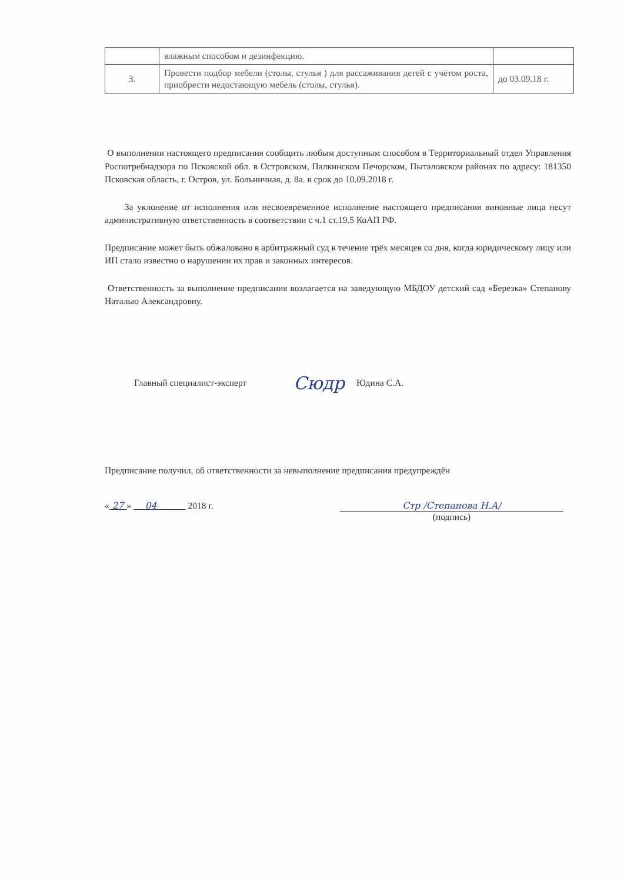| | влажным способом и дезинфекцию. | |
| 3. | Провести подбор мебели (столы, стулья ) для рассаживания детей с учётом роста, приобрести недостающую мебель (столы, стулья). | до 03.09.18 г. |
О выполнении настоящего предписания сообщить любым доступным способом в Территориальный отдел Управления Роспотребнадзора по Псковской обл. в Островском, Палкинском Печорском, Пыталовском районах по адресу: 181350 Псковская область, г. Остров, ул. Больничная, д. 8а. в срок до 10.09.2018 г.
За уклонение от исполнения или несвоевременное исполнение настоящего предписания виновные лица несут административную ответственность в соответствии с ч.1 ст.19.5 КоАП РФ.
Предписание может быть обжаловано в арбитражный суд в течение трёх месяцев со дня, когда юридическому лицу или ИП стало известно о нарушении их прав и законных интересов.
Ответственность за выполнение предписания возлагается на заведующую МБДОУ детский сад «Березка» Степанову Наталью Александровну.
Главный специалист-эксперт Сюдр Юдина С.А.
Предписание получил, об ответственности за невыполнение предписания предупреждён
« 27 » 04 2018 г. Стр /Степанова Н.А/
(подпись)